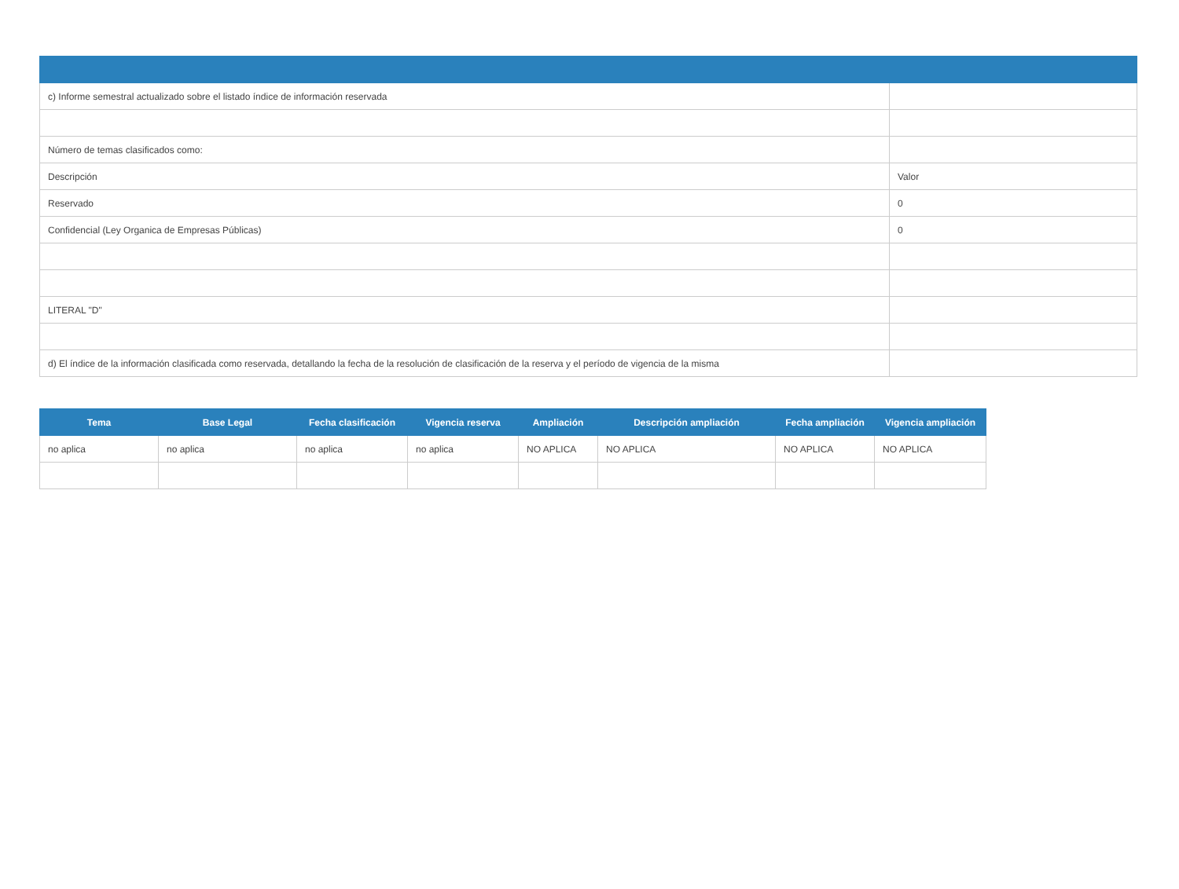| c) Informe semestral actualizado sobre el listado índice de información reservada | |
| Número de temas clasificados como: | |
| Descripción | Valor |
| Reservado | 0 |
| Confidencial (Ley Organica de Empresas Públicas) | 0 |
| LITERAL "D" | |
| d) El índice de la información clasificada como reservada, detallando la fecha de la resolución de clasificación de la reserva y el período de vigencia de la misma | |
| Tema | Base Legal | Fecha clasificación | Vigencia reserva | Ampliación | Descripción ampliación | Fecha ampliación | Vigencia ampliación |
| --- | --- | --- | --- | --- | --- | --- | --- |
| no aplica | no aplica | no aplica | no aplica | NO APLICA | NO APLICA | NO APLICA | NO APLICA |